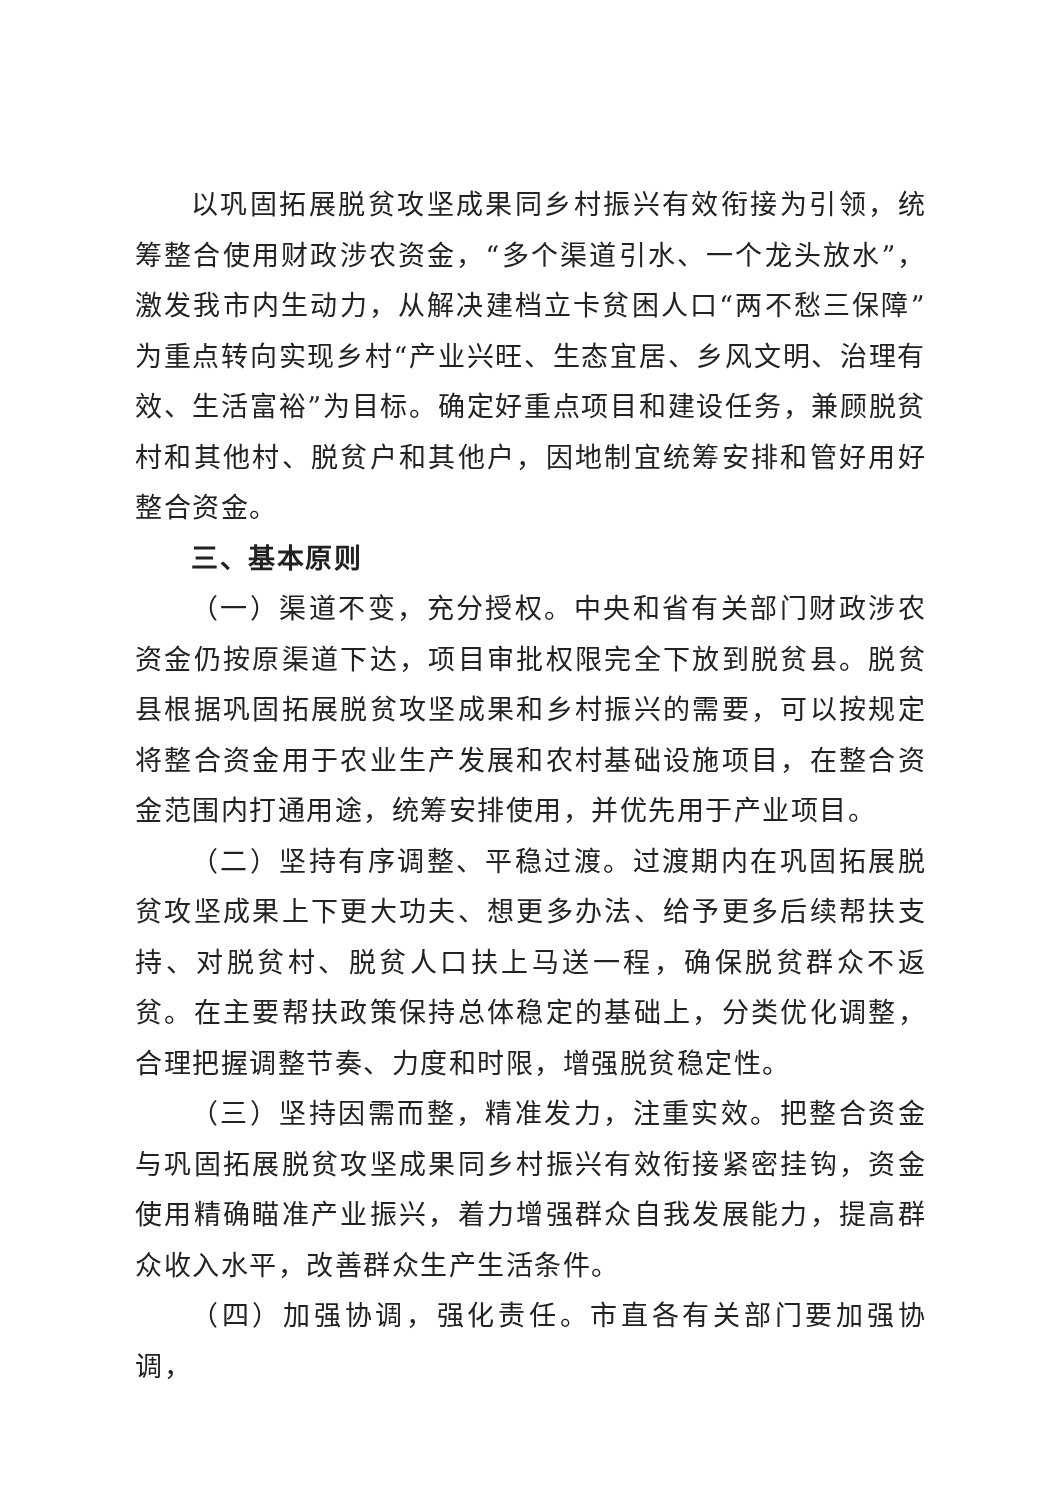以巩固拓展脱贫攻坚成果同乡村振兴有效衔接为引领，统筹整合使用财政涉农资金，“多个渠道引水、一个龙头放水”，激发我市内生动力，从解决建档立卡贫困人口“两不愁三保障”为重点转向实现乡村“产业兴旺、生态宜居、乡风文明、治理有效、生活富裕”为目标。确定好重点项目和建设任务，兼顾脱贫村和其他村、脱贫户和其他户，因地制宜统筹安排和管好用好整合资金。
三、基本原则
（一）渠道不变，充分授权。中央和省有关部门财政涉农资金仍按原渠道下达，项目审批权限完全下放到脱贫县。脱贫县根据巩固拓展脱贫攻坚成果和乡村振兴的需要，可以按规定将整合资金用于农业生产发展和农村基础设施项目，在整合资金范围内打通用途，统筹安排使用，并优先用于产业项目。
（二）坚持有序调整、平稳过渡。过渡期内在巩固拓展脱贫攻坚成果上下更大功夫、想更多办法、给予更多后续帮扶支持、对脱贫村、脱贫人口扶上马送一程，确保脱贫群众不返贫。在主要帮扶政策保持总体稳定的基础上，分类优化调整，合理把握调整节奏、力度和时限，增强脱贫稳定性。
（三）坚持因需而整，精准发力，注重实效。把整合资金与巩固拓展脱贫攻坚成果同乡村振兴有效衔接紧密挂钩，资金使用精确瞄准产业振兴，着力增强群众自我发展能力，提高群众收入水平，改善群众生产生活条件。
（四）加强协调，强化责任。市直各有关部门要加强协调，